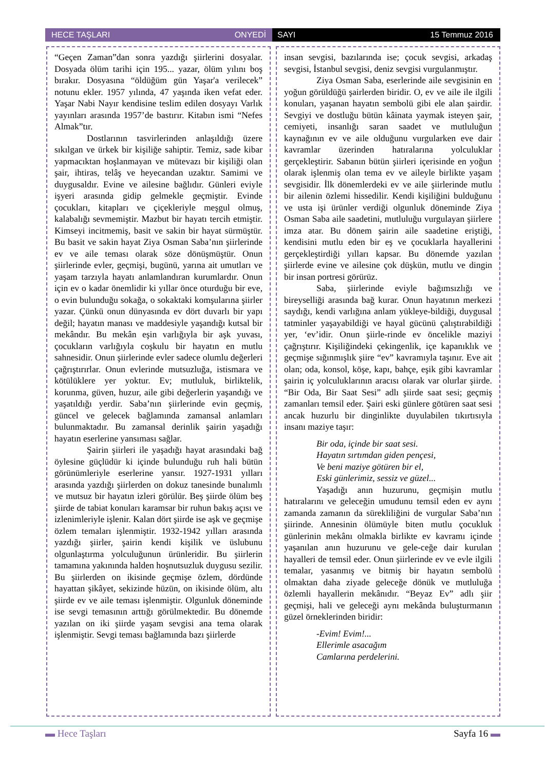HECE TAŞLARI ONYEDİ SAYI 15 Temmuz 2016
“Geçen Zaman”dan sonra yazdığı şiirlerini dosyalar. Dosyada ölüm tarihi için 195... yazar, ölüm yılını boş bırakır. Dosyasına “öldüğüm gün Yaşar'a verilecek” notunu ekler. 1957 yılında, 47 yaşında iken vefat eder. Yaşar Nabi Nayır kendisine teslim edilen dosyayı Varlık yayınları arasında 1957’de bastırır. Kitabın ismi “Nefes Almak”tır.
Dostlarının tasvirlerinden anlaşıldığı üzere sıkılgan ve ürkek bir kişiliğe sahiptir. Temiz, sade kibar yapmacıktan hoşlanmayan ve mütevazı bir kişiliği olan şair, ihtiras, telâş ve heyecandan uzaktır. Samimi ve duygusaldır. Evine ve ailesine bağlıdır. Günleri eviyle işyeri arasında gidip gelmekle geçmiştir. Evinde çocukları, kitapları ve çiçekleriyle meşgul olmuş, kalabalığı sevmemiştir. Mazbut bir hayatı tercih etmiştir. Kimseyi incitmemiş, basit ve sakin bir hayat sürmüştür. Bu basit ve sakin hayat Ziya Osman Saba’nın şiirlerinde ev ve aile teması olarak söze dönüşmüştür. Onun şiirlerinde evler, geçmişi, bugünü, yarına ait umutları ve yaşam tarzıyla hayatı anlamlandıran kurumlardır. Onun için ev o kadar önemlidir ki yıllar önce oturduğu bir eve, o evin bulunduğu sokağa, o sokaktaki komşularına şiirler yazar. Çünkü onun dünyasında ev dört duvarlı bir yapı değil; hayatın manası ve maddesiyle yaşandığı kutsal bir mekândır. Bu mekân eşin varlığıyla bir aşk yuvası, çocukların varlığıyla coşkulu bir hayatın en mutlu sahnesidir. Onun şiirlerinde evler sadece olumlu değerleri çağrıştırırlar. Onun evlerinde mutsuzluğa, istismara ve kötülüklere yer yoktur. Ev; mutluluk, birliktelik, korunma, güven, huzur, aile gibi değerlerin yaşandığı ve yaşatıldığı yerdir. Saba’nın şiirlerinde evin geçmiş, güncel ve gelecek bağlamında zamansal anlamları bulunmaktadır. Bu zamansal derinlik şairin yaşadığı hayatın eserlerine yansıması sağlar.
Şairin şiirleri ile yaşadığı hayat arasındaki bağ öylesine güçlüdür ki içinde bulunduğu ruh hali bütün görünümleriyle eserlerine yansır. 1927-1931 yılları arasında yazdığı şiirlerden on dokuz tanesinde bunalımlı ve mutsuz bir hayatın izleri görülür. Beş şiirde ölüm beş şiirde de tabiat konuları karamsar bir ruhun bakış açısı ve izlenimleriyle işlenir. Kalan dört şiirde ise aşk ve geçmişe özlem temaları işlenmiştir. 1932-1942 yılları arasında yazdığı şiirler, şairin kendi kişilik ve üslubunu olgunlaştırma yolculuğunun ürünleridir. Bu şiirlerin tamamına yakınında halden hoşnutsuzluk duygusu sezilir. Bu şiirlerden on ikisinde geçmişe özlem, dördünde hayattan şikâyet, sekizinde hüzün, on ikisinde ölüm, altı şiirde ev ve aile teması işlenmiştir. Olgunluk döneminde ise sevgi temasının arttığı görülmektedir. Bu dönemde yazılan on iki şiirde yaşam sevgisi ana tema olarak işlenmiştir. Sevgi teması bağlamında bazı şiirlerde
insan sevgisi, bazılarında ise; çocuk sevgisi, arkadaş sevgisi, İstanbul sevgisi, deniz sevgisi vurgulanmıştır.
Ziya Osman Saba, eserlerinde aile sevgisinin en yoğun görüldüğü şairlerden biridir. O, ev ve aile ile ilgili konuları, yaşanan hayatın sembolü gibi ele alan şairdir. Sevgiyi ve dostluğu bütün kâinata yaymak isteyen şair, cemiyeti, insanlığı saran saadet ve mutluluğun kaynağının ev ve aile olduğunu vurgularken eve dair kavramlar üzerinden hatıralarına yolculuklar gerçekleştirir. Sabanın bütün şiirleri içerisinde en yoğun olarak işlenmiş olan tema ev ve aileyle birlikte yaşam sevgisidir. İlk dönemlerdeki ev ve aile şiirlerinde mutlu bir ailenin özlemi hissedilir. Kendi kişiliğini bulduğunu ve usta işi ürünler verdiği olgunluk döneminde Ziya Osman Saba aile saadetini, mutluluğu vurgulayan şiirlere imza atar. Bu dönem şairin aile saadetine eriştiği, kendisini mutlu eden bir eş ve çocuklarla hayallerini gerçekleştirdiği yılları kapsar. Bu dönemde yazılan şiirlerde evine ve ailesine çok düşkün, mutlu ve dingin bir insan portresi görürüz.
Saba, şiirlerinde eviyle bağımsızlığı ve bireyselliği arasında bağ kurar. Onun hayatının merkezi saydığı, kendi varlığına anlam yükleye-bildiği, duygusal tatminler yaşayabildiği ve hayal gücünü çalıştırabildiği yer, ‘ev’idir. Onun şiirle-rinde ev öncelikle maziyi çağrıştırır. Kişiliğindeki çekingenlik, içe kapanıklık ve geçmişe sığınmışlık şiire “ev” kavramıyla taşınır. Eve ait olan; oda, konsol, köşe, kapı, bahçe, eşik gibi kavramlar şairin iç yolculuklarının aracısı olarak var olurlar şiirde. “Bir Oda, Bir Saat Sesi” adlı şiirde saat sesi; geçmiş zamanları temsil eder. Şairi eski günlere götüren saat sesi ancak huzurlu bir dinginlikte duyulabilen tıkırtısıyla insanı maziye taşır:
Bir oda, içinde bir saat sesi.
Hayatın sırtımdan giden pençesi,
Ve beni maziye götüren bir el,
Eski günlerimiz, sessiz ve güzel...
Yaşadığı anın huzurunu, geçmişin mutlu hatıralarını ve geleceğin umudunu temsil eden ev aynı zamanda zamanın da sürekliliğini de vurgular Saba’nın şiirinde. Annesinin ölümüyle biten mutlu çocukluk günlerinin mekânı olmakla birlikte ev kavramı içinde yaşanılan anın huzurunu ve gele-ceğe dair kurulan hayalleri de temsil eder. Onun şiirlerinde ev ve evle ilgili temalar, yasanmış ve bitmiş bir hayatın sembolü olmaktan daha ziyade geleceğe dönük ve mutluluğa özlemli hayallerin mekânıdır. “Beyaz Ev” adlı şiir geçmişi, hali ve geleceği aynı mekânda buluşturmanın güzel örneklerinden biridir:
-Evim! Evim!...
Ellerimle asacağım
Camlarına perdelerini.
▬ Hece Taşları Sayfa 16 ▬